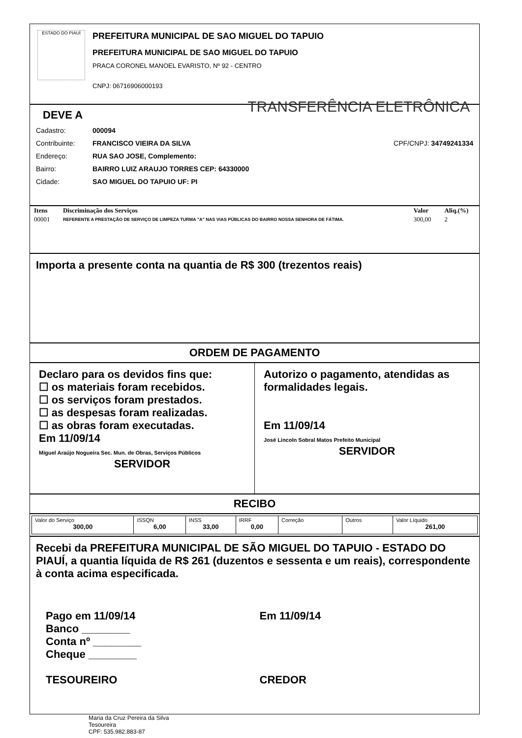ESTADO DO PIAUÍ
PREFEITURA MUNICIPAL DE SAO MIGUEL DO TAPUIO
PREFEITURA MUNICIPAL DE SAO MIGUEL DO TAPUIO
PRACA CORONEL MANOEL EVARISTO, Nº 92 - CENTRO
CNPJ: 06716906000193
DEVE A
Cadastro: 000094
Contribuinte: FRANCISCO VIEIRA DA SILVA CPF/CNPJ: 34749241334
Endereço: RUA SAO JOSE, Complemento:
Bairro: BAIRRO LUIZ ARAUJO TORRES CEP: 64330000
Cidade: SAO MIGUEL DO TAPUIO UF: PI
TRANSFERÊNCIA ELETRÔNICA
| Itens | Discriminação dos Serviços | Valor | Aliq.(%) |
| --- | --- | --- | --- |
| 00001 | REFERENTE A PRESTAÇÃO DE SERVIÇO DE LIMPEZA TURMA "A" NAS VIAS PÚBLICAS DO BAIRRO NOSSA SENHORA DE FÁTIMA. | 300,00 | 2 |
Importa a presente conta na quantia de R$ 300 (trezentos reais)
ORDEM DE PAGAMENTO
Declaro para os devidos fins que:
☐ os materiais foram recebidos.
☐ os serviços foram prestados.
☐ as despesas foram realizadas.
☐ as obras foram executadas.
Em 11/09/14
Miguel Araújo Nogueira Sec. Mun. de Obras, Serviços Públicos
SERVIDOR
Autorizo o pagamento, atendidas as formalidades legais.
Em 11/09/14
José Lincoln Sobral Matos Prefeito Municipal
SERVIDOR
RECIBO
| Valor do Serviço 300,00 | ISSQN 6,00 | INSS 33,00 | IRRF 0,00 | Correção | Outros | Valor Líquido 261,00 |
Recebi da PREFEITURA MUNICIPAL DE SÃO MIGUEL DO TAPUIO - ESTADO DO PIAUÍ, a quantia líquida de R$ 261 (duzentos e sessenta e um reais), correspondente à conta acima especificada.
Pago em 11/09/14
Banco ________
Conta nº ________
Cheque ________
TESOUREIRO
Em 11/09/14
CREDOR
Maria da Cruz Pereira da Silva
Tesoureira
CPF: 535.982.883-87